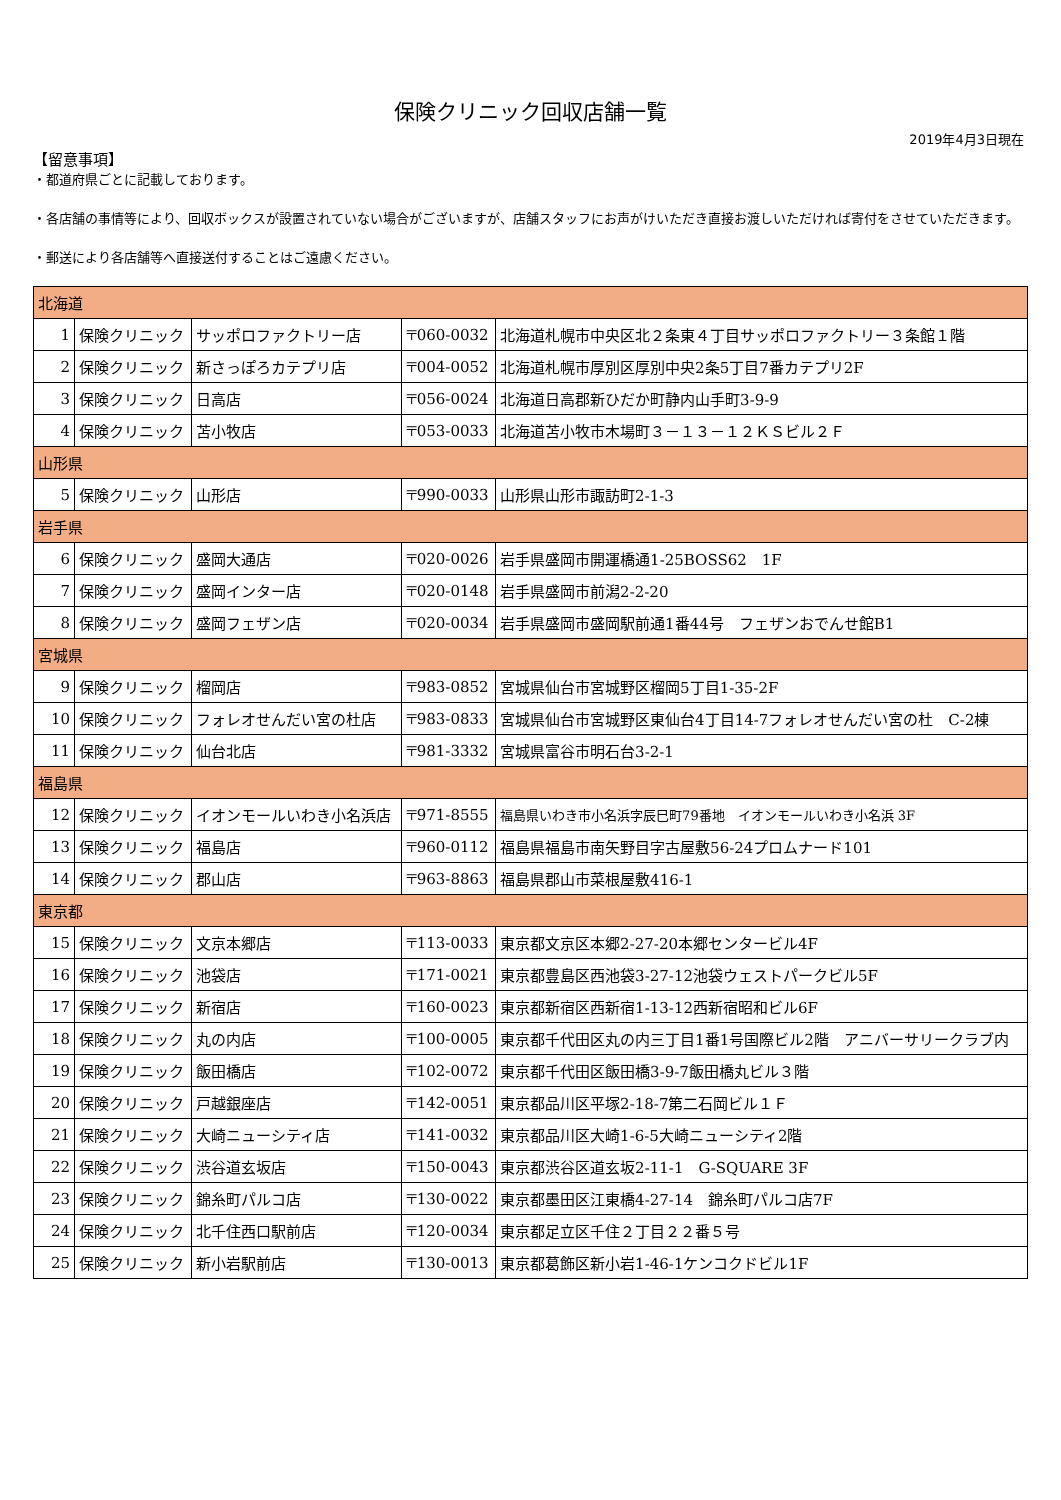保険クリニック回収店舗一覧
2019年4月3日現在
【留意事項】
・都道府県ごとに記載しております。
・各店舗の事情等により、回収ボックスが設置されていない場合がございますが、店舗スタッフにお声がけいただき直接お渡しいただければ寄付をさせていただきます。
・郵送により各店舗等へ直接送付することはご遠慮ください。
| 北海道 | | | | |
| 1 | 保険クリニック | サッポロファクトリー店 | 〒060-0032 | 北海道札幌市中央区北２条東４丁目サッポロファクトリー３条館１階 |
| 2 | 保険クリニック | 新さっぽろカテプリ店 | 〒004-0052 | 北海道札幌市厚別区厚別中央2条5丁目7番カテプリ2F |
| 3 | 保険クリニック | 日高店 | 〒056-0024 | 北海道日高郡新ひだか町静内山手町3-9-9 |
| 4 | 保険クリニック | 苫小牧店 | 〒053-0033 | 北海道苫小牧市木場町３－１３－１２ＫＳビル２Ｆ |
| 山形県 | | | | |
| 5 | 保険クリニック | 山形店 | 〒990-0033 | 山形県山形市諏訪町2-1-3 |
| 岩手県 | | | | |
| 6 | 保険クリニック | 盛岡大通店 | 〒020-0026 | 岩手県盛岡市開運橋通1-25BOSS62 1F |
| 7 | 保険クリニック | 盛岡インター店 | 〒020-0148 | 岩手県盛岡市前潟2-2-20 |
| 8 | 保険クリニック | 盛岡フェザン店 | 〒020-0034 | 岩手県盛岡市盛岡駅前通1番44号 フェザンおでんせ館B1 |
| 宮城県 | | | | |
| 9 | 保険クリニック | 榴岡店 | 〒983-0852 | 宮城県仙台市宮城野区榴岡5丁目1-35-2F |
| 10 | 保険クリニック | フォレオせんだい宮の杜店 | 〒983-0833 | 宮城県仙台市宮城野区東仙台4丁目14-7フォレオせんだい宮の杜 C-2棟 |
| 11 | 保険クリニック | 仙台北店 | 〒981-3332 | 宮城県富谷市明石台3-2-1 |
| 福島県 | | | | |
| 12 | 保険クリニック | イオンモールいわき小名浜店 | 〒971-8555 | 福島県いわき市小名浜字辰巳町79番地 イオンモールいわき小名浜 3F |
| 13 | 保険クリニック | 福島店 | 〒960-0112 | 福島県福島市南矢野目字古屋敷56-24プロムナード101 |
| 14 | 保険クリニック | 郡山店 | 〒963-8863 | 福島県郡山市菜根屋敷416-1 |
| 東京都 | | | | |
| 15 | 保険クリニック | 文京本郷店 | 〒113-0033 | 東京都文京区本郷2-27-20本郷センタービル4F |
| 16 | 保険クリニック | 池袋店 | 〒171-0021 | 東京都豊島区西池袋3-27-12池袋ウェストパークビル5F |
| 17 | 保険クリニック | 新宿店 | 〒160-0023 | 東京都新宿区西新宿1-13-12西新宿昭和ビル6F |
| 18 | 保険クリニック | 丸の内店 | 〒100-0005 | 東京都千代田区丸の内三丁目1番1号国際ビル2階 アニバーサリークラブ内 |
| 19 | 保険クリニック | 飯田橋店 | 〒102-0072 | 東京都千代田区飯田橋3-9-7飯田橋丸ビル３階 |
| 20 | 保険クリニック | 戸越銀座店 | 〒142-0051 | 東京都品川区平塚2-18-7第二石岡ビル１Ｆ |
| 21 | 保険クリニック | 大崎ニューシティ店 | 〒141-0032 | 東京都品川区大崎1-6-5大崎ニューシティ2階 |
| 22 | 保険クリニック | 渋谷道玄坂店 | 〒150-0043 | 東京都渋谷区道玄坂2-11-1 G-SQUARE 3F |
| 23 | 保険クリニック | 錦糸町パルコ店 | 〒130-0022 | 東京都墨田区江東橋4-27-14 錦糸町パルコ店7F |
| 24 | 保険クリニック | 北千住西口駅前店 | 〒120-0034 | 東京都足立区千住２丁目２２番５号 |
| 25 | 保険クリニック | 新小岩駅前店 | 〒130-0013 | 東京都葛飾区新小岩1-46-1ケンコクドビル1F |